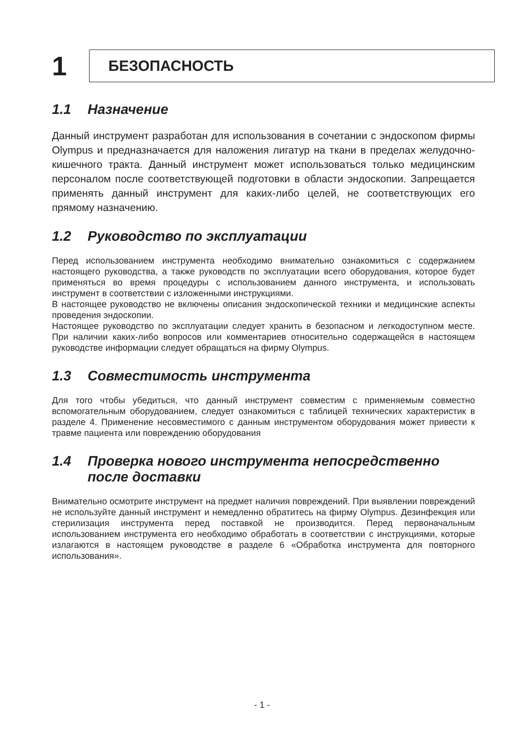1
БЕЗОПАСНОСТЬ
1.1 Назначение
Данный инструмент разработан для использования в сочетании с эндоскопом фирмы Olympus и предназначается для наложения лигатур на ткани в пределах желудочно-кишечного тракта. Данный инструмент может использоваться только медицинским персоналом после соответствующей подготовки в области эндоскопии. Запрещается применять данный инструмент для каких-либо целей, не соответствующих его прямому назначению.
1.2 Руководство по эксплуатации
Перед использованием инструмента необходимо внимательно ознакомиться с содержанием настоящего руководства, а также руководств по эксплуатации всего оборудования, которое будет применяться во время процедуры с использованием данного инструмента, и использовать инструмент в соответствии с изложенными инструкциями.
В настоящее руководство не включены описания эндоскопической техники и медицинские аспекты проведения эндоскопии.
Настоящее руководство по эксплуатации следует хранить в безопасном и легкодоступном месте. При наличии каких-либо вопросов или комментариев относительно содержащейся в настоящем руководстве информации следует обращаться на фирму Olympus.
1.3 Совместимость инструмента
Для того чтобы убедиться, что данный инструмент совместим с применяемым совместно вспомогательным оборудованием, следует ознакомиться с таблицей технических характеристик в разделе 4. Применение несовместимого с данным инструментом оборудования может привести к травме пациента или повреждению оборудования
1.4 Проверка нового инструмента непосредственно
после доставки
Внимательно осмотрите инструмент на предмет наличия повреждений. При выявлении повреждений не используйте данный инструмент и немедленно обратитесь на фирму Olympus. Дезинфекция или стерилизация инструмента перед поставкой не производится. Перед первоначальным использованием инструмента его необходимо обработать в соответствии с инструкциями, которые излагаются в настоящем руководстве в разделе 6 «Обработка инструмента для повторного использования».
- 1 -